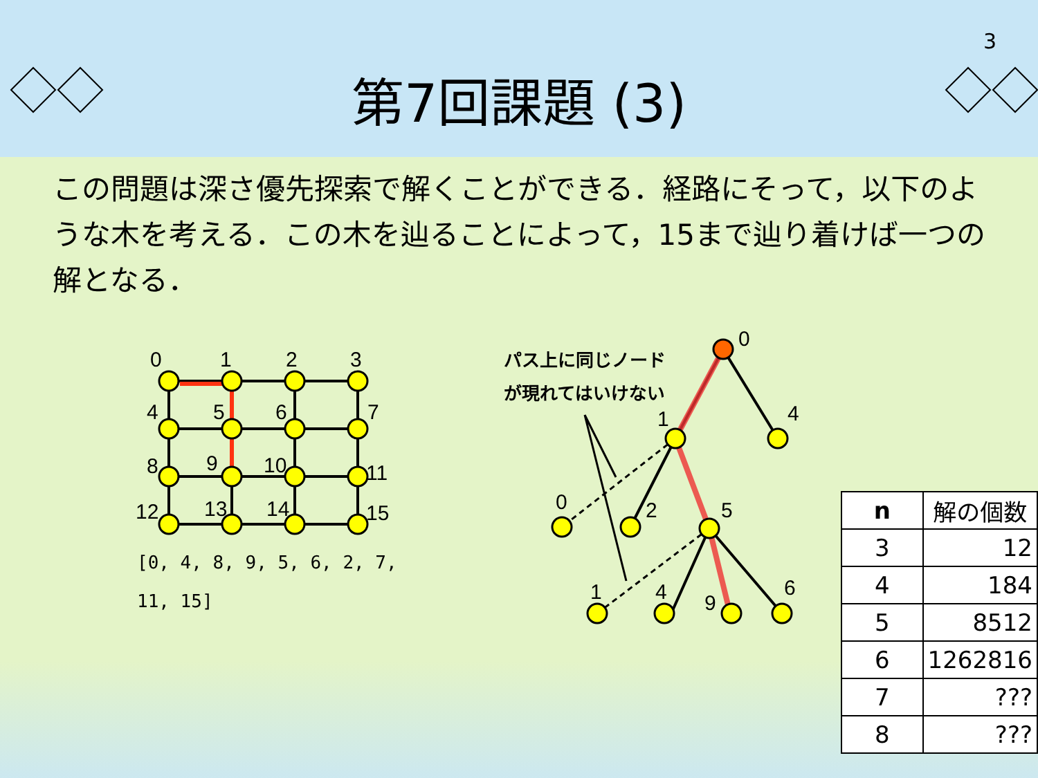3
第7回課題 (3)
0
1
2
3
4
5
6
7
8
9
10
11
12
13
14
15
0
1
4
0
2
5
1
4
9
6
パス上に同じノード
が現れてはいけない
この問題は深さ優先探索で解くことができる．経路にそって，以下のような木を考える．この木を辿ることによって，15まで辿り着けば一つの解となる．
[0, 4, 8, 9, 5, 6, 2, 7, 11, 15]
| n | 解の個数 |
| --- | --- |
| 3 | 12 |
| 4 | 184 |
| 5 | 8512 |
| 6 | 1262816 |
| 7 | ??? |
| 8 | ??? |